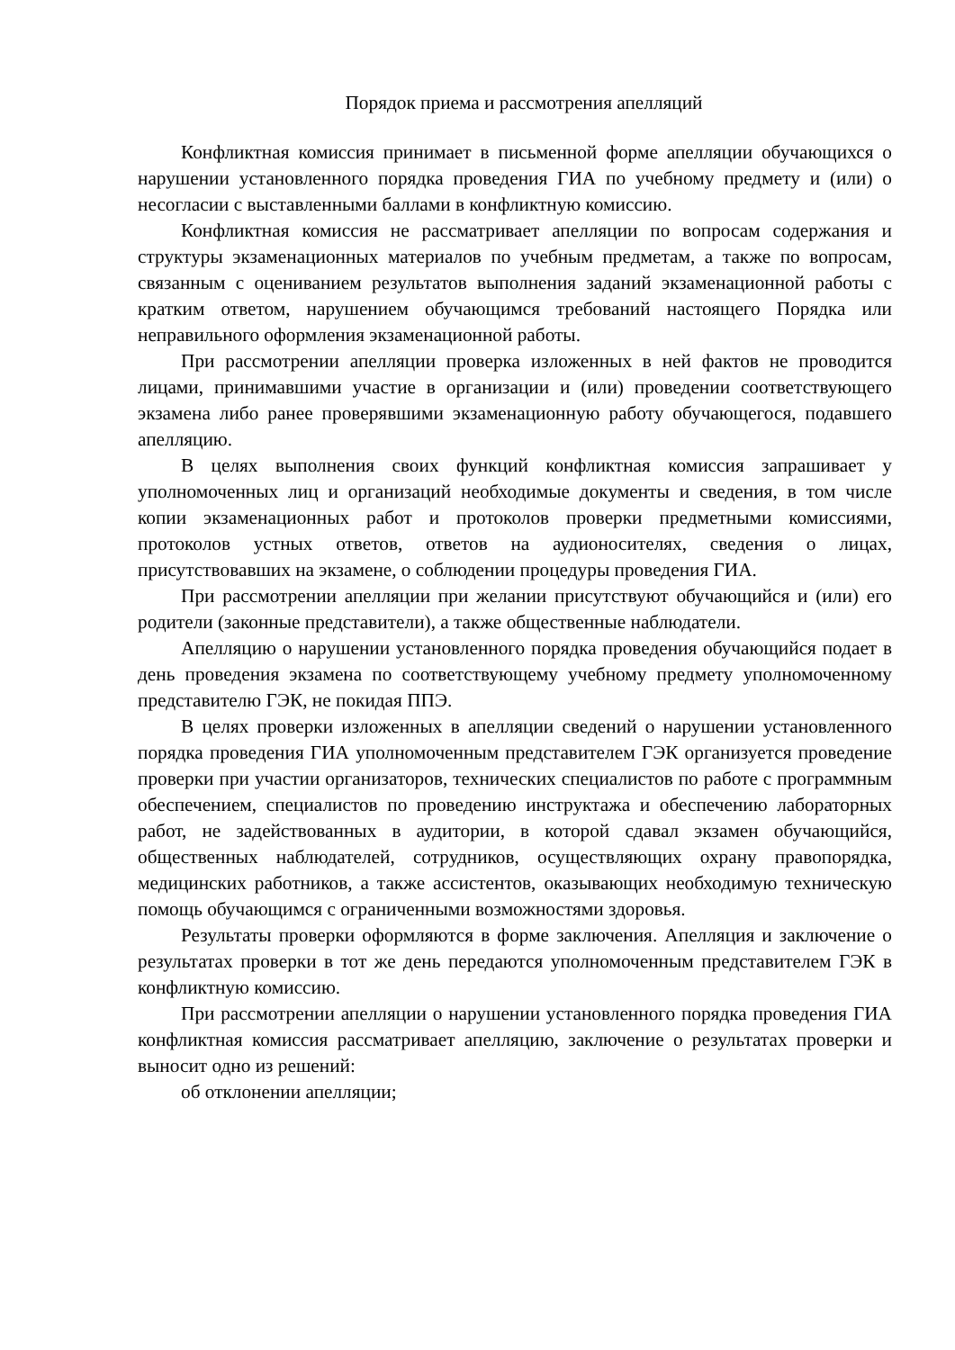Порядок приема и рассмотрения апелляций
Конфликтная комиссия принимает в письменной форме апелляции обучающихся о нарушении установленного порядка проведения ГИА по учебному предмету и (или) о несогласии с выставленными баллами в конфликтную комиссию.
Конфликтная комиссия не рассматривает апелляции по вопросам содержания и структуры экзаменационных материалов по учебным предметам, а также по вопросам, связанным с оцениванием результатов выполнения заданий экзаменационной работы с кратким ответом, нарушением обучающимся требований настоящего Порядка или неправильного оформления экзаменационной работы.
При рассмотрении апелляции проверка изложенных в ней фактов не проводится лицами, принимавшими участие в организации и (или) проведении соответствующего экзамена либо ранее проверявшими экзаменационную работу обучающегося, подавшего апелляцию.
В целях выполнения своих функций конфликтная комиссия запрашивает у уполномоченных лиц и организаций необходимые документы и сведения, в том числе копии экзаменационных работ и протоколов проверки предметными комиссиями, протоколов устных ответов, ответов на аудионосителях, сведения о лицах, присутствовавших на экзамене, о соблюдении процедуры проведения ГИА.
При рассмотрении апелляции при желании присутствуют обучающийся и (или) его родители (законные представители), а также общественные наблюдатели.
Апелляцию о нарушении установленного порядка проведения обучающийся подает в день проведения экзамена по соответствующему учебному предмету уполномоченному представителю ГЭК, не покидая ППЭ.
В целях проверки изложенных в апелляции сведений о нарушении установленного порядка проведения ГИА уполномоченным представителем ГЭК организуется проведение проверки при участии организаторов, технических специалистов по работе с программным обеспечением, специалистов по проведению инструктажа и обеспечению лабораторных работ, не задействованных в аудитории, в которой сдавал экзамен обучающийся, общественных наблюдателей, сотрудников, осуществляющих охрану правопорядка, медицинских работников, а также ассистентов, оказывающих необходимую техническую помощь обучающимся с ограниченными возможностями здоровья.
Результаты проверки оформляются в форме заключения. Апелляция и заключение о результатах проверки в тот же день передаются уполномоченным представителем ГЭК в конфликтную комиссию.
При рассмотрении апелляции о нарушении установленного порядка проведения ГИА конфликтная комиссия рассматривает апелляцию, заключение о результатах проверки и выносит одно из решений:
об отклонении апелляции;